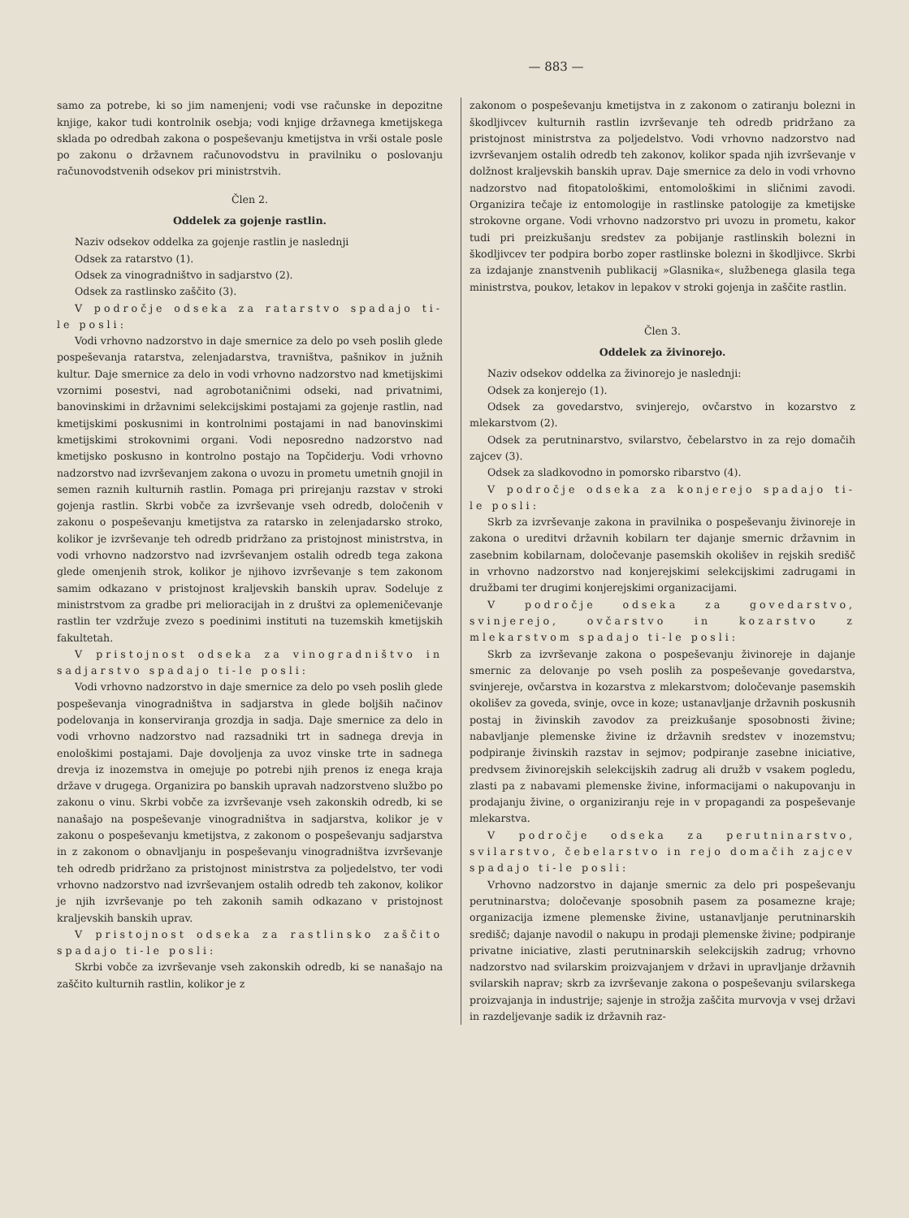— 883 —
samo za potrebe, ki so jim namenjeni; vodi vse računske in depozitne knjige, kakor tudi kontrolnik osebja; vodi knjige državnega kmetijskega sklada po odredbah zakona o pospeševanju kmetijstva in vrši ostale posle po zakonu o državnem računovodstvu in pravilniku o poslovanju računovodstvenih odsekov pri ministrstvih.
Člen 2.
Oddelek za gojenje rastlin.
Naziv odsekov oddelka za gojenje rastlin je naslednji
Odsek za ratarstvo (1).
Odsek za vinogradništvo in sadjarstvo (2).
Odsek za rastlinsko zaščito (3).
V področje odseka za ratarstvo spadajo ti-le posli:
Vodi vrhovno nadzorstvo in daje smernice za delo po vseh poslih glede pospeševanja ratarstva, zelenjadarstva, travništva, pašnikov in južnih kultur. Daje smernice za delo in vodi vrhovno nadzorstvo nad kmetijskimi vzornimi posestvi, nad agrobotaničnimi odseki, nad privatnimi, banovinskimi in državnimi selekcijskimi postajami za gojenje rastlin, nad kmetijskimi poskusnimi in kontrolnimi postajami in nad banovinskimi kmetijskimi strokovnimi organi. Vodi neposredno nadzorstvo nad kmetijsko poskusno in kontrolno postajo na Topčiderju. Vodi vrhovno nadzorstvo nad izvrševanjem zakona o uvozu in prometu umetnih gnojil in semen raznih kulturnih rastlin. Pomaga pri prirejanju razstav v stroki gojenja rastlin. Skrbi vobče za izvrševanje vseh odredb, določenih v zakonu o pospeševanju kmetijstva za ratarsko in zelenjadarsko stroko, kolikor je izvrševanje teh odredb pridržano za pristojnost ministrstva, in vodi vrhovno nadzorstvo nad izvrševanjem ostalih odredb tega zakona glede omenjenih strok, kolikor je njihovo izvrševanje s tem zakonom samim odkazano v pristojnost kraljevskih banskih uprav. Sodeluje z ministrstvom za gradbe pri melioracijah in z društvi za oplemeničevanje rastlin ter vzdržuje zvezo s poedinimi instituti na tuzemskih kmetijskih fakultetah.
V pristojnost odseka za vinogradništvo in sadjarstvo spadajo ti-le posli:
Vodi vrhovno nadzorstvo in daje smernice za delo po vseh poslih glede pospeševanja vinogradništva in sadjarstva in glede boljših načinov podelovanja in konserviranja grozdja in sadja. Daje smernice za delo in vodi vrhovno nadzorstvo nad razsadniki trt in sadnega drevja in enološkimi postajami. Daje dovoljenja za uvoz vinske trte in sadnega drevja iz inozemstva in omejuje po potrebi njih prenos iz enega kraja države v drugega. Organizira po banskih upravah nadzorstveno službo po zakonu o vinu. Skrbi vobče za izvrševanje vseh zakonskih odredb, ki se nanašajo na pospeševanje vinogradništva in sadjarstva, kolikor je v zakonu o pospeševanju kmetijstva, z zakonom o pospeševanju sadjarstva in z zakonom o obnavljanju in pospeševanju vinogradništva izvrševanje teh odredb pridržano za pristojnost ministrstva za poljedelstvo, ter vodi vrhovno nadzorstvo nad izvrševanjem ostalih odredb teh zakonov, kolikor je njih izvrševanje po teh zakonih samih odkazano v pristojnost kraljevskih banskih uprav.
V pristojnost odseka za rastlinsko zaščito spadajo ti-le posli:
Skrbi vobče za izvrševanje vseh zakonskih odredb, ki se nanašajo na zaščito kulturnih rastlin, kolikor je z
zakonom o pospeševanju kmetijstva in z zakonom o zatiranju bolezni in škodljivcev kulturnih rastlin izvrševanje teh odredb pridržano za pristojnost ministrstva za poljedelstvo. Vodi vrhovno nadzorstvo nad izvrševanjem ostalih odredb teh zakonov, kolikor spada njih izvrševanje v dolžnost kraljevskih banskih uprav. Daje smernice za delo in vodi vrhovno nadzorstvo nad fitopatološkimi, entomološkimi in sličnimi zavodi. Organizira tečaje iz entomologije in rastlinske patologije za kmetijske strokovne organe. Vodi vrhovno nadzorstvo pri uvozu in prometu, kakor tudi pri preizkušanju sredstev za pobijanje rastlinskih bolezni in škodljivcev ter podpira borbo zoper rastlinske bolezni in škodljivce. Skrbi za izdajanje znanstvenih publikacij »Glasnika«, službenega glasila tega ministrstva, poukov, letakov in lepakov v stroki gojenja in zaščite rastlin.
Člen 3.
Oddelek za živinorejo.
Naziv odsekov oddelka za živinorejo je naslednji:
Odsek za konjerejo (1).
Odsek za govedarstvo, svinjerejo, ovčarstvo in kozarstvo z mlekarstvom (2).
Odsek za perutninarstvo, svilarstvo, čebelarstvo in za rejo domačih zajcev (3).
Odsek za sladkovodno in pomorsko ribarstvo (4).
V področje odseka za konjerejo spadajo ti-le posli:
Skrb za izvrševanje zakona in pravilnika o pospeševanju živinoreje in zakona o ureditvi državnih kobilarn ter dajanje smernic državnim in zasebnim kobilarnam, določevanje pasemskih okolišev in rejskih središč in vrhovno nadzorstvo nad konjerejskimi selekcijskimi zadrugami in družbami ter drugimi konjerejskimi organizacijami.
V področje odseka za govedarstvo, svinjerejo, ovčarstvo in kozarstvo z mlekarstvom spadajo ti-le posli:
Skrb za izvrševanje zakona o pospeševanju živinoreje in dajanje smernic za delovanje po vseh poslih za pospeševanje govedarstva, svinjereje, ovčarstva in kozarstva z mlekarstvom; določevanje pasemskih okolišev za goveda, svinje, ovce in koze; ustanavljanje državnih poskusnih postaj in živinskih zavodov za preizkušanje sposobnosti živine; nabavljanje plemenske živine iz državnih sredstev v inozemstvu; podpiranje živinskih razstav in sejmov; podpiranje zasebne iniciative, predvsem živinorejskih selekcijskih zadrug ali družb v vsakem pogledu, zlasti pa z nabavami plemenske živine, informacijami o nakupovanju in prodajanju živine, o organiziranju reje in v propagandi za pospeševanje mlekarstva.
V področje odseka za perutninarstvo, svilarstvo, čebelarstvo in rejo domačih zajcev spadajo ti-le posli:
Vrhovno nadzorstvo in dajanje smernic za delo pri pospeševanju perutninarstva; določevanje sposobnih pasem za posamezne kraje; organizacija izmene plemenske živine, ustanavljanje perutninarskih središč; dajanje navodil o nakupu in prodaji plemenske živine; podpiranje privatne iniciative, zlasti perutninarskih selekcijskih zadrug; vrhovno nadzorstvo nad svilarskim proizvajanjem v državi in upravljanje državnih svilarskih naprav; skrb za izvrševanje zakona o pospeševanju svilarskega proizvajanja in industrije; sajenje in strožja zaščita murvovja v vsej državi in razdeljevanje sadik iz državnih raz-